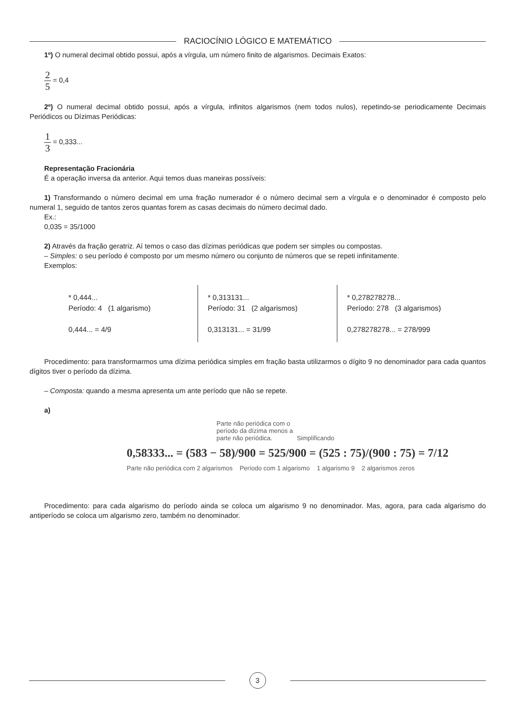RACIOCÍNIO LÓGICO E MATEMÁTICO
1º) O numeral decimal obtido possui, após a vírgula, um número finito de algarismos. Decimais Exatos:
2 5 = 0,4
2º) O numeral decimal obtido possui, após a vírgula, infinitos algarismos (nem todos nulos), repetindo-se periodicamente Decimais Periódicos ou Dízimas Periódicas:
1 3 = 0,333...
Representação Fracionária
É a operação inversa da anterior. Aqui temos duas maneiras possíveis:
1) Transformando o número decimal em uma fração numerador é o número decimal sem a vírgula e o denominador é composto pelo numeral 1, seguido de tantos zeros quantas forem as casas decimais do número decimal dado.
Ex.:
0,035 = 35/1000
2) Através da fração geratriz. Aí temos o caso das dízimas periódicas que podem ser simples ou compostas.
– Simples: o seu período é composto por um mesmo número ou conjunto de números que se repeti infinitamente.
Exemplos:
* 0,444...
Período: 4 (1 algarismo)
0,444... = 4/9
* 0,313131...
Período: 31 (2 algarismos)
0,313131... = 31/99
* 0,278278278...
Período: 278 (3 algarismos)
0,278278278... = 278/999
Procedimento: para transformarmos uma dízima periódica simples em fração basta utilizarmos o dígito 9 no denominador para cada quantos dígitos tiver o período da dízima.
– Composta: quando a mesma apresenta um ante período que não se repete.
a)
Parte não periódica com o
período da dízima menos a
parte não periódica. Simplificando
0,58333... = (583 − 58)/900 = 525/900 = (525 : 75)/(900 : 75) = 7/12
Parte não periódica com 2 algarismos Período com 1 algarismo 1 algarismo 9 2 algarismos zeros
Procedimento: para cada algarismo do período ainda se coloca um algarismo 9 no denominador. Mas, agora, para cada algarismo do antiperíodo se coloca um algarismo zero, também no denominador.
3